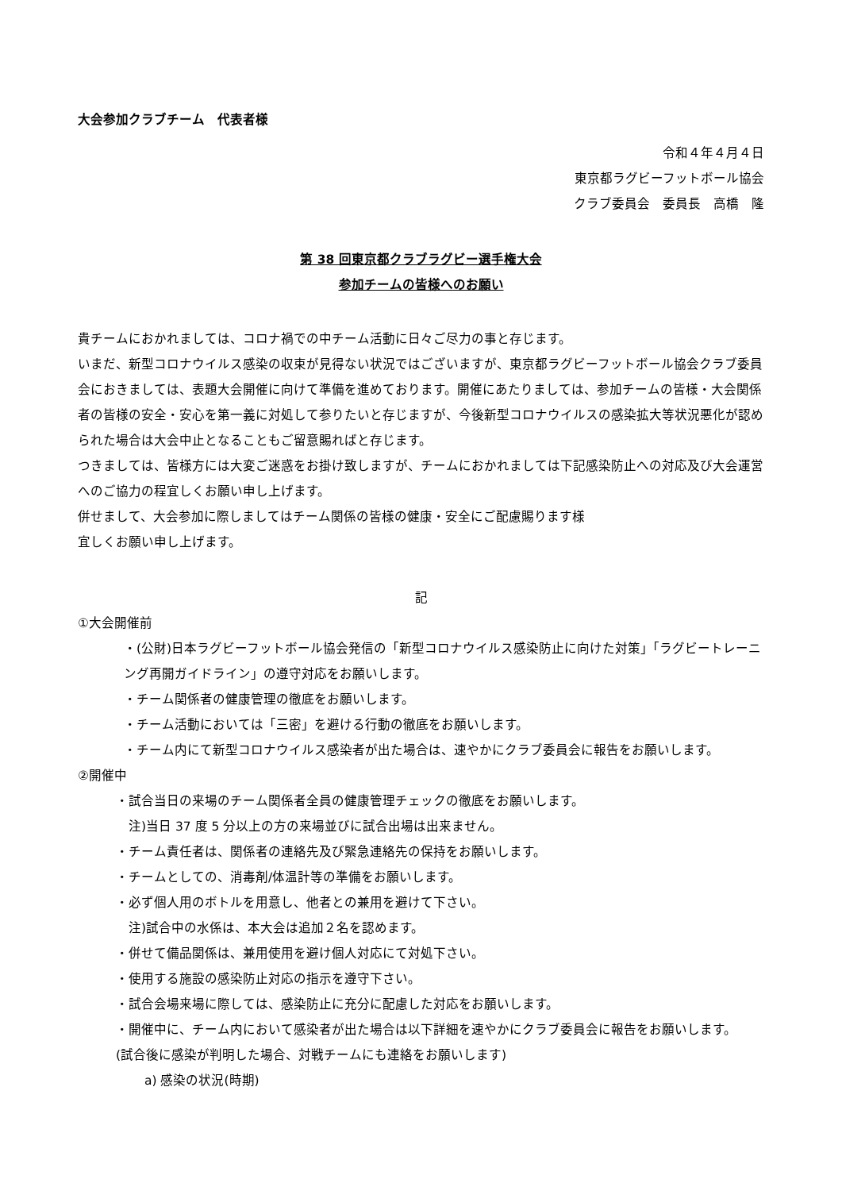大会参加クラブチーム　代表者様
令和４年４月４日
東京都ラグビーフットボール協会
クラブ委員会　委員長　高橋　隆
第 38 回東京都クラブラグビー選手権大会
参加チームの皆様へのお願い
貴チームにおかれましては、コロナ禍での中チーム活動に日々ご尽力の事と存じます。
いまだ、新型コロナウイルス感染の収束が見得ない状況ではございますが、東京都ラグビーフットボール協会クラブ委員会におきましては、表題大会開催に向けて準備を進めております。開催にあたりましては、参加チームの皆様・大会関係者の皆様の安全・安心を第一義に対処して参りたいと存じますが、今後新型コロナウイルスの感染拡大等状況悪化が認められた場合は大会中止となることもご留意賜ればと存じます。
つきましては、皆様方には大変ご迷惑をお掛け致しますが、チームにおかれましては下記感染防止への対応及び大会運営へのご協力の程宜しくお願い申し上げます。
併せまして、大会参加に際しましてはチーム関係の皆様の健康・安全にご配慮賜ります様
宜しくお願い申し上げます。
記
①大会開催前
・(公財)日本ラグビーフットボール協会発信の「新型コロナウイルス感染防止に向けた対策」「ラグビートレーニング再開ガイドライン」の遵守対応をお願いします。
・チーム関係者の健康管理の徹底をお願いします。
・チーム活動においては「三密」を避ける行動の徹底をお願いします。
・チーム内にて新型コロナウイルス感染者が出た場合は、速やかにクラブ委員会に報告をお願いします。
②開催中
・試合当日の来場のチーム関係者全員の健康管理チェックの徹底をお願いします。
　注)当日 37 度 5 分以上の方の来場並びに試合出場は出来ません。
・チーム責任者は、関係者の連絡先及び緊急連絡先の保持をお願いします。
・チームとしての、消毒剤/体温計等の準備をお願いします。
・必ず個人用のボトルを用意し、他者との兼用を避けて下さい。
　注)試合中の水係は、本大会は追加２名を認めます。
・併せて備品関係は、兼用使用を避け個人対応にて対処下さい。
・使用する施設の感染防止対応の指示を遵守下さい。
・試合会場来場に際しては、感染防止に充分に配慮した対応をお願いします。
・開催中に、チーム内において感染者が出た場合は以下詳細を速やかにクラブ委員会に報告をお願いします。
(試合後に感染が判明した場合、対戦チームにも連絡をお願いします)
a) 感染の状況(時期)